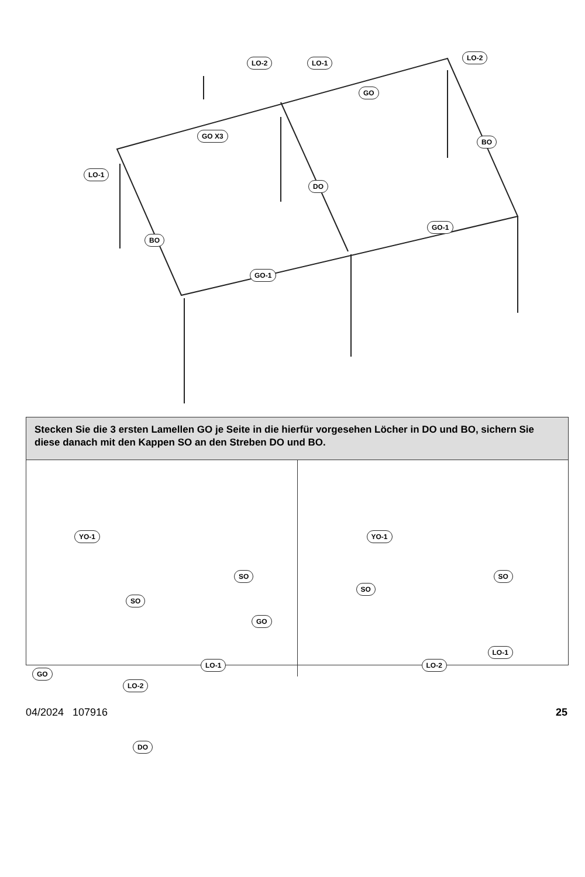LO-2 LO-1
LO-2
GO
GO X3
BO
LO-1
DO
GO-1
BO
GO-1
Stecken Sie die 3 ersten Lamellen GO je Seite in die hierfür vorgesehen Löcher in DO und BO, sichern Sie diese danach mit den Kappen SO an den Streben DO und BO.
YO-1
SO
SO
GO
LO-1
GO
LO-2
DO
YO-1
SO
SO
LO-1
LO-2
04/2024 107916 25